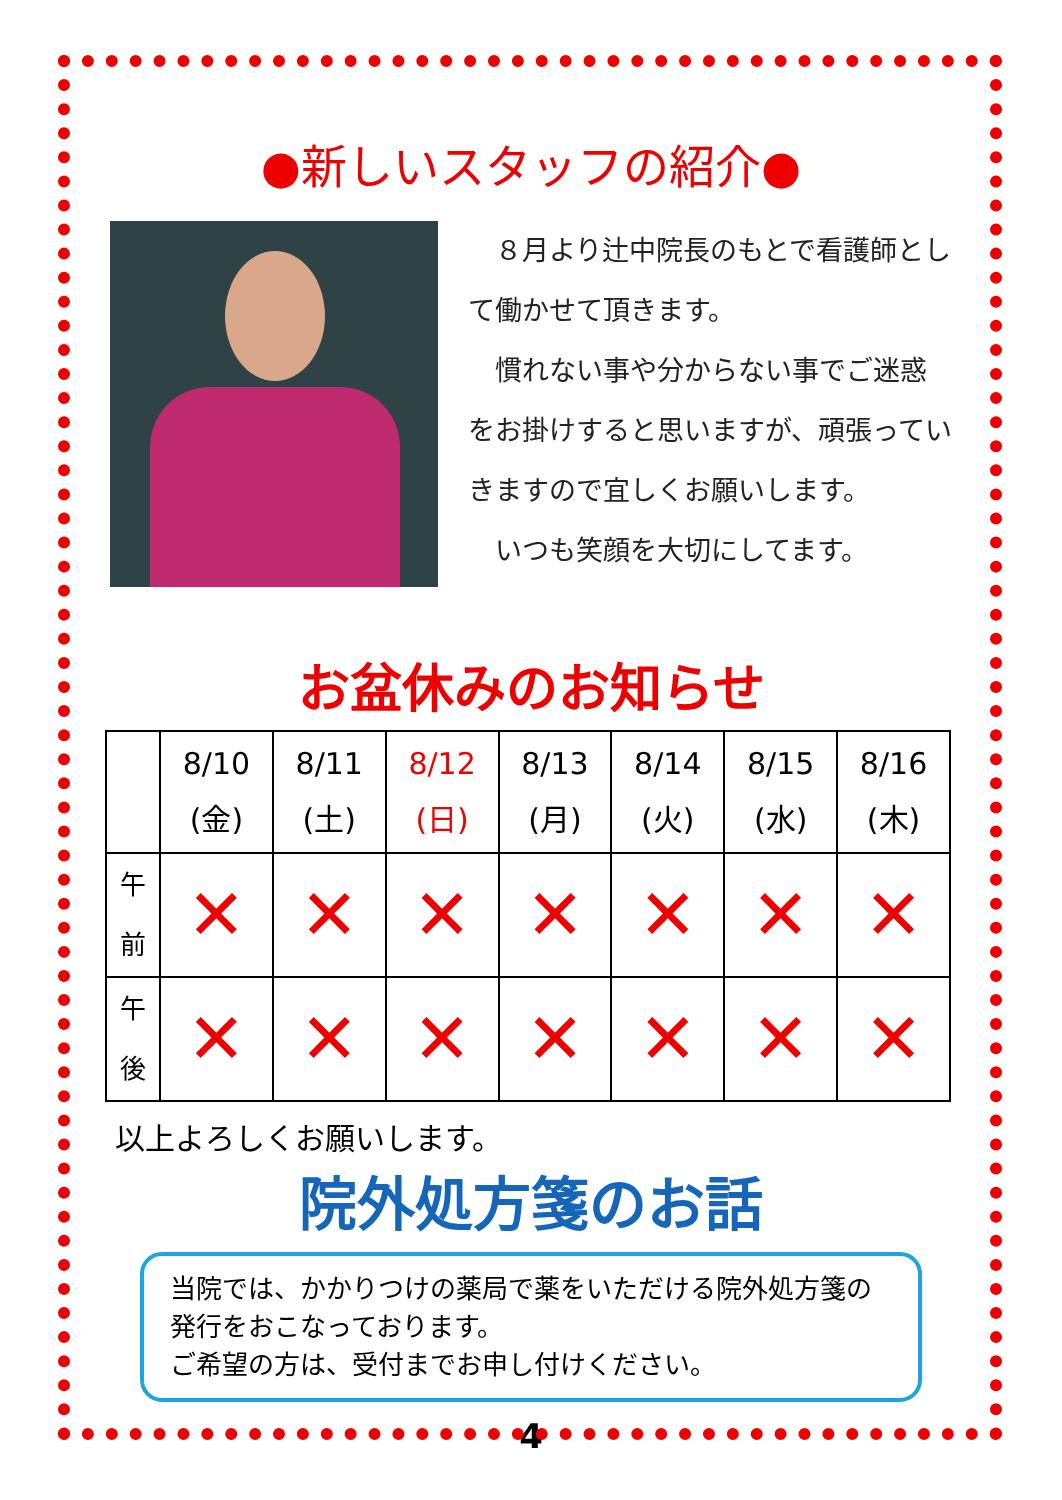●新しいスタッフの紹介●
　８月より辻中院長のもとで看護師として働かせて頂きます。
　慣れない事や分からない事でご迷惑をお掛けすると思いますが、頑張っていきますので宜しくお願いします。
　いつも笑顔を大切にしてます。
お盆休みのお知らせ
| | 8/10 (金) | 8/11 (土) | 8/12 (日) | 8/13 (月) | 8/14 (火) | 8/15 (水) | 8/16 (木) |
| --- | --- | --- | --- | --- | --- | --- | --- |
| 午 前 | ✕ | ✕ | ✕ | ✕ | ✕ | ✕ | ✕ |
| 午 後 | ✕ | ✕ | ✕ | ✕ | ✕ | ✕ | ✕ |
以上よろしくお願いします。
院外処方箋のお話
当院では、かかりつけの薬局で薬をいただける院外処方箋の発行をおこなっております。
ご希望の方は、受付までお申し付けください。
4